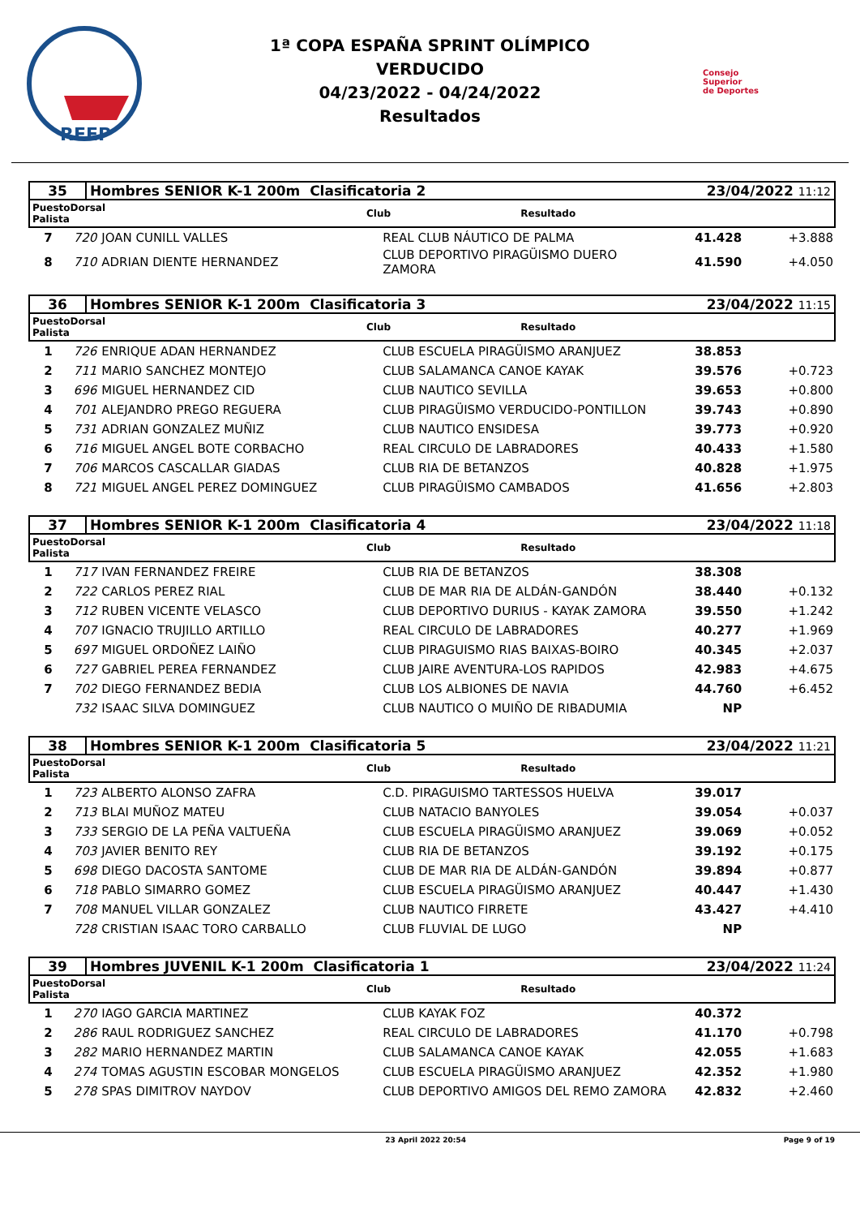RFEP
1ª COPA ESPAÑA SPRINT OLÍMPICO
VERDUCIDO
04/23/2022 - 04/24/2022
Resultados
Consejo
Superior
de Deportes
| 35 | Hombres SENIOR K-1 200m Clasificatoria 2 | 23/04/2022 11:12 |
| PuestoDorsal Palista | | Club | Resultado |
| --- | --- | --- | --- |
| 7 | 720 | JOAN CUNILL VALLES | REAL CLUB NÁUTICO DE PALMA | 41.428 | +3.888 |
| 8 | 710 | ADRIAN DIENTE HERNANDEZ | CLUB DEPORTIVO PIRAGÜISMO DUERO ZAMORA | 41.590 | +4.050 |
| 36 | Hombres SENIOR K-1 200m Clasificatoria 3 | 23/04/2022 11:15 |
| PuestoDorsal Palista | | Club | Resultado |
| --- | --- | --- | --- |
| 1 | 726 | ENRIQUE ADAN HERNANDEZ | CLUB ESCUELA PIRAGÜISMO ARANJUEZ | 38.853 | |
| 2 | 711 | MARIO SANCHEZ MONTEJO | CLUB SALAMANCA CANOE KAYAK | 39.576 | +0.723 |
| 3 | 696 | MIGUEL HERNANDEZ CID | CLUB NAUTICO SEVILLA | 39.653 | +0.800 |
| 4 | 701 | ALEJANDRO PREGO REGUERA | CLUB PIRAGÜISMO VERDUCIDO-PONTILLON | 39.743 | +0.890 |
| 5 | 731 | ADRIAN GONZALEZ MUÑIZ | CLUB NAUTICO ENSIDESA | 39.773 | +0.920 |
| 6 | 716 | MIGUEL ANGEL BOTE CORBACHO | REAL CIRCULO DE LABRADORES | 40.433 | +1.580 |
| 7 | 706 | MARCOS CASCALLAR GIADAS | CLUB RIA DE BETANZOS | 40.828 | +1.975 |
| 8 | 721 | MIGUEL ANGEL PEREZ DOMINGUEZ | CLUB PIRAGÜISMO CAMBADOS | 41.656 | +2.803 |
| 37 | Hombres SENIOR K-1 200m Clasificatoria 4 | 23/04/2022 11:18 |
| PuestoDorsal Palista | | Club | Resultado |
| --- | --- | --- | --- |
| 1 | 717 | IVAN FERNANDEZ FREIRE | CLUB RIA DE BETANZOS | 38.308 | |
| 2 | 722 | CARLOS PEREZ RIAL | CLUB DE MAR RIA DE ALDÁN-GANDÓN | 38.440 | +0.132 |
| 3 | 712 | RUBEN VICENTE VELASCO | CLUB DEPORTIVO DURIUS - KAYAK ZAMORA | 39.550 | +1.242 |
| 4 | 707 | IGNACIO TRUJILLO ARTILLO | REAL CIRCULO DE LABRADORES | 40.277 | +1.969 |
| 5 | 697 | MIGUEL ORDOÑEZ LAIÑO | CLUB PIRAGUISMO RIAS BAIXAS-BOIRO | 40.345 | +2.037 |
| 6 | 727 | GABRIEL PEREA FERNANDEZ | CLUB JAIRE AVENTURA-LOS RAPIDOS | 42.983 | +4.675 |
| 7 | 702 | DIEGO FERNANDEZ BEDIA | CLUB LOS ALBIONES DE NAVIA | 44.760 | +6.452 |
| | 732 | ISAAC SILVA DOMINGUEZ | CLUB NAUTICO O MUIÑO DE RIBADUMIA | NP | |
| 38 | Hombres SENIOR K-1 200m Clasificatoria 5 | 23/04/2022 11:21 |
| PuestoDorsal Palista | | Club | Resultado |
| --- | --- | --- | --- |
| 1 | 723 | ALBERTO ALONSO ZAFRA | C.D. PIRAGUISMO TARTESSOS HUELVA | 39.017 | |
| 2 | 713 | BLAI MUÑOZ MATEU | CLUB NATACIO BANYOLES | 39.054 | +0.037 |
| 3 | 733 | SERGIO DE LA PEÑA VALTUEÑA | CLUB ESCUELA PIRAGÜISMO ARANJUEZ | 39.069 | +0.052 |
| 4 | 703 | JAVIER BENITO REY | CLUB RIA DE BETANZOS | 39.192 | +0.175 |
| 5 | 698 | DIEGO DACOSTA SANTOME | CLUB DE MAR RIA DE ALDÁN-GANDÓN | 39.894 | +0.877 |
| 6 | 718 | PABLO SIMARRO GOMEZ | CLUB ESCUELA PIRAGÜISMO ARANJUEZ | 40.447 | +1.430 |
| 7 | 708 | MANUEL VILLAR GONZALEZ | CLUB NAUTICO FIRRETE | 43.427 | +4.410 |
| | 728 | CRISTIAN ISAAC TORO CARBALLO | CLUB FLUVIAL DE LUGO | NP | |
| 39 | Hombres JUVENIL K-1 200m Clasificatoria 1 | 23/04/2022 11:24 |
| PuestoDorsal Palista | | Club | Resultado |
| --- | --- | --- | --- |
| 1 | 270 | IAGO GARCIA MARTINEZ | CLUB KAYAK FOZ | 40.372 | |
| 2 | 286 | RAUL RODRIGUEZ SANCHEZ | REAL CIRCULO DE LABRADORES | 41.170 | +0.798 |
| 3 | 282 | MARIO HERNANDEZ MARTIN | CLUB SALAMANCA CANOE KAYAK | 42.055 | +1.683 |
| 4 | 274 | TOMAS AGUSTIN ESCOBAR MONGELOS | CLUB ESCUELA PIRAGÜISMO ARANJUEZ | 42.352 | +1.980 |
| 5 | 278 | SPAS DIMITROV NAYDOV | CLUB DEPORTIVO AMIGOS DEL REMO ZAMORA | 42.832 | +2.460 |
23 April 2022 20:54 Page 9 of 19